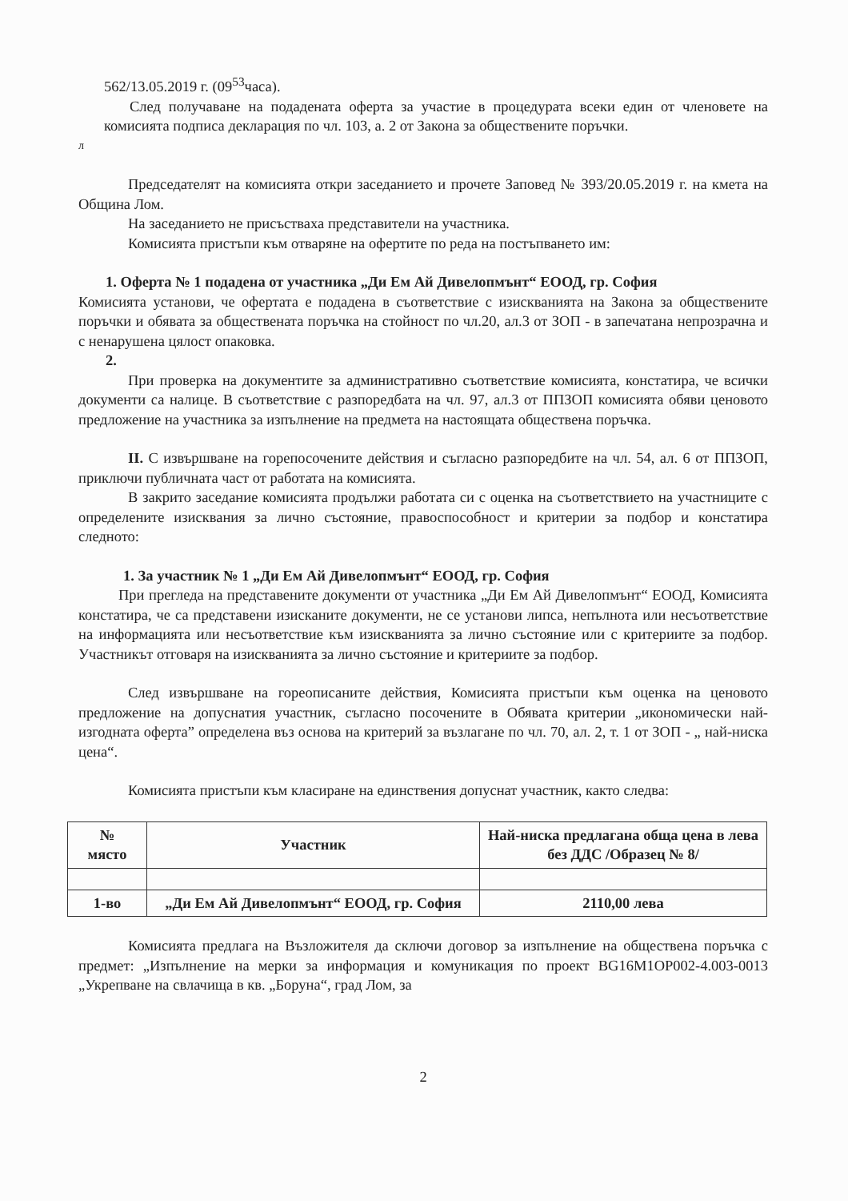562/13.05.2019 г. (09<sup>53</sup>часа).
След получаване на подадената оферта за участие в процедурата всеки един от членовете на комисията подписа декларация по чл. 103, а. 2 от Закона за обществените поръчки.
л
Председателят на комисията откри заседанието и прочете Заповед № 393/20.05.2019 г. на кмета на Община Лом.
На заседанието не присъстваха представители на участника.
Комисията пристъпи към отваряне на офертите по реда на постъпването им:
1. Оферта № 1 подадена от участника „Ди Ем Ай Дивелопмънт“ ЕООД, гр. София
Комисията установи, че офертата е подадена в съответствие с изискванията на Закона за обществените поръчки и обявата за обществената поръчка на стойност по чл.20, ал.3 от ЗОП - в запечатана непрозрачна и с ненарушена цялост опаковка.
2.
При проверка на документите за административно съответствие комисията, констатира, че всички документи са налице. В съответствие с разпоредбата на чл. 97, ал.3 от ППЗОП комисията обяви ценовото предложение на участника за изпълнение на предмета на настоящата обществена поръчка.
II. С извършване на горепосочените действия и съгласно разпоредбите на чл. 54, ал. 6 от ППЗОП, приключи публичната част от работата на комисията.
В закрито заседание комисията продължи работата си с оценка на съответствието на участниците с определените изисквания за лично състояние, правоспособност и критерии за подбор и констатира следното:
1. За участник № 1 „Ди Ем Ай Дивелопмънт“ ЕООД, гр. София
При прегледа на представените документи от участника „Ди Ем Ай Дивелопмънт“ ЕООД, Комисията констатира, че са представени изисканите документи, не се установи липса, непълнота или несъответствие на информацията или несъответствие към изискванията за лично състояние или с критериите за подбор. Участникът отговаря на изискванията за лично състояние и критериите за подбор.
След извършване на гореописаните действия, Комисията пристъпи към оценка на ценовото предложение на допуснатия участник, съгласно посочените в Обявата критерии „икономически най-изгодната оферта” определена въз основа на критерий за възлагане по чл. 70, ал. 2, т. 1 от ЗОП - „ най-ниска цена“.
Комисията пристъпи към класиране на единствения допуснат участник, както следва:
| № място | Участник | Най-ниска предлагана обща цена в лева без ДДС /Образец № 8/ |
| --- | --- | --- |
| 1-во | „Ди Ем Ай Дивелопмънт“ ЕООД, гр. София | 2110,00 лева |
Комисията предлага на Възложителя да сключи договор за изпълнение на обществена поръчка с предмет: „Изпълнение на мерки за информация и комуникация по проект BG16M1OP002-4.003-0013 „Укрепване на свлачища в кв. „Боруна“, град Лом, за
2